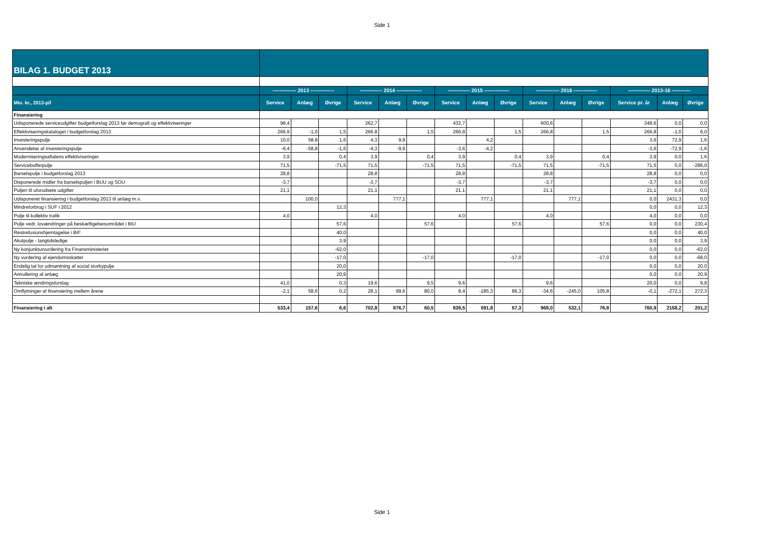Side 1
| BILAG 1. BUDGET 2013 | | | | | | | | | | | | | | | |
| | -------------- 2013 -------------- | | | ------------- 2014 --------------- | | | ------------- 2015 --------------- | | | -------------- 2016 -------------- | | | ------------- 2013-16 ----------- | | |
| Mio. kr., 2013-p/l | Service | Anlæg | Øvrige | Service | Anlæg | Øvrige | Service | Anlæg | Øvrige | Service | Anlæg | Øvrige | Service pr. år | Anlæg | Øvrige |
| Finansiering | | | | | | | | | | | | | | | |
| Udisponerede serviceudgifter budgetforslag 2013 før demografi og effektiviseringer | 98,4 | | | 262,7 | | | 432,7 | | | 600,6 | | | 348,6 | 0,0 | 0,0 |
| Effektiviseringskataloget i budgetforslag 2013 | 266,9 | -1,0 | 1,5 | 266,8 | | 1,5 | 266,8 | | 1,5 | 266,8 | | 1,5 | 266,8 | -1,0 | 6,0 |
| Investeringspulje | 10,0 | 58,8 | 1,6 | 4,3 | 9,9 | | | 4,2 | | | | | 3,6 | 72,9 | 1,6 |
| Anvendelse af investeringspulje | -6,4 | -58,8 | -1,6 | -4,3 | -9,9 | | -3,6 | -4,2 | | | | | -3,6 | -72,9 | -1,6 |
| Moderniseringsaftalens effektiviseringer | 3,9 | | 0,4 | 3,9 | | 0,4 | 3,9 | | 0,4 | 3,9 | | 0,4 | 3,9 | 0,0 | 1,6 |
| Servicebufferpulje | 71,5 | | -71,5 | 71,5 | | -71,5 | 71,5 | | -71,5 | 71,5 | | -71,5 | 71,5 | 0,0 | -286,0 |
| Barselspulje i budgetforslag 2013 | 28,8 | | | 28,8 | | | 28,8 | | | 28,8 | | | 28,8 | 0,0 | 0,0 |
| Disponerede midler fra barselspuljen i BUU og SOU | -3,7 | | | -3,7 | | | -3,7 | | | -3,7 | | | -3,7 | 0,0 | 0,0 |
| Puljen til uforudsete udgifter | 21,1 | | | 21,1 | | | 21,1 | | | 21,1 | | | 21,1 | 0,0 | 0,0 |
| Udisponeret finansiering i budgetforslag 2013 til anlæg m.v. | | 100,0 | | | 777,1 | | | 777,1 | | | 777,1 | | 0,0 | 2431,3 | 0,0 |
| Mindreforbrug i SUF i 2012 | | | 12,3 | | | | | | | | | | 0,0 | 0,0 | 12,3 |
| Pulje til kollektiv trafik | 4,0 | | | 4,0 | | | 4,0 | | | 4,0 | | | 4,0 | 0,0 | 0,0 |
| Pulje vedr. lovændringer på beskæftigelsesområdet i BIU | | | 57,6 | | | 57,6 | | | 57,6 | | | 57,6 | 0,0 | 0,0 | 230,4 |
| Restrefusionshjemtagelse i BIF | | | 40,0 | | | | | | | | | | 0,0 | 0,0 | 40,0 |
| Akutpulje - langtidsledige | | | 3,9 | | | | | | | | | | 0,0 | 0,0 | 3,9 |
| Ny konjunkturvurdering fra Finansministeriet | | | -62,0 | | | | | | | | | | 0,0 | 0,0 | -62,0 |
| Ny vurdering af ejendomsskatter | | | -17,0 | | | -17,0 | | | -17,0 | | | -17,0 | 0,0 | 0,0 | -68,0 |
| Endelig tal for udmøntning af social storbypulje | | | 20,0 | | | | | | | | | | 0,0 | 0,0 | 20,0 |
| Annullering af anlæg | | | 20,9 | | | | | | | | | | 0,0 | 0,0 | 20,9 |
| Tekniske ændringsforslag | 41,0 | | 0,3 | 19,6 | | 9,5 | 9,6 | | | 9,6 | | | 20,0 | 0,0 | 9,8 |
| Omflytninger af finansiering mellem årene | -2,1 | 58,6 | 0,2 | 28,1 | 99,6 | 80,0 | 8,4 | -185,3 | 86,3 | -34,6 | -245,0 | 105,8 | -0,1 | -272,1 | 272,3 |
| Finansiering i alt | 533,4 | 157,6 | 6,6 | 702,8 | 876,7 | 60,5 | 839,5 | 591,8 | 57,3 | 968,0 | 532,1 | 76,8 | 760,9 | 2158,2 | 201,2 |
Side 1